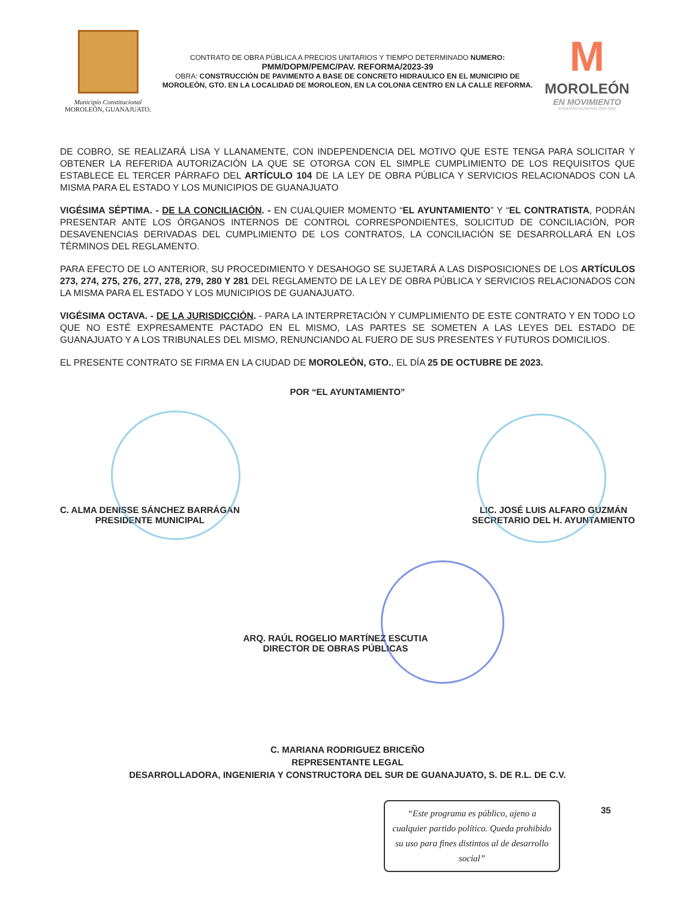Municipio Constitucional
MOROLEÓN, GUANAJUATO.
CONTRATO DE OBRA PÚBLICA A PRECIOS UNITARIOS Y TIEMPO DETERMINADO NUMERO:
PMM/DOPM/PEMC/PAV. REFORMA/2023-39
OBRA: CONSTRUCCIÓN DE PAVIMENTO A BASE DE CONCRETO HIDRAULICO EN EL MUNICIPIO DE MOROLEÓN, GTO. EN LA LOCALIDAD DE MOROLEON, EN LA COLONIA CENTRO EN LA CALLE REFORMA.
M
MOROLEÓN
EN MOVIMIENTO
GOBIERNO MUNICIPAL 2021-2024
DE COBRO, SE REALIZARÁ LISA Y LLANAMENTE, CON INDEPENDENCIA DEL MOTIVO QUE ESTE TENGA PARA SOLICITAR Y OBTENER LA REFERIDA AUTORIZACIÓN LA QUE SE OTORGA CON EL SIMPLE CUMPLIMIENTO DE LOS REQUISITOS QUE ESTABLECE EL TERCER PÁRRAFO DEL ARTÍCULO 104 DE LA LEY DE OBRA PÚBLICA Y SERVICIOS RELACIONADOS CON LA MISMA PARA EL ESTADO Y LOS MUNICIPIOS DE GUANAJUATO
VIGÉSIMA SÉPTIMA. - DE LA CONCILIACIÓN. - EN CUALQUIER MOMENTO “EL AYUNTAMIENTO” Y “EL CONTRATISTA, PODRÁN PRESENTAR ANTE LOS ÓRGANOS INTERNOS DE CONTROL CORRESPONDIENTES, SOLICITUD DE CONCILIACIÓN, POR DESAVENENCIAS DERIVADAS DEL CUMPLIMIENTO DE LOS CONTRATOS, LA CONCILIACIÓN SE DESARROLLARÁ EN LOS TÉRMINOS DEL REGLAMENTO.
PARA EFECTO DE LO ANTERIOR, SU PROCEDIMIENTO Y DESAHOGO SE SUJETARÁ A LAS DISPOSICIONES DE LOS ARTÍCULOS 273, 274, 275, 276, 277, 278, 279, 280 Y 281 DEL REGLAMENTO DE LA LEY DE OBRA PÚBLICA Y SERVICIOS RELACIONADOS CON LA MISMA PARA EL ESTADO Y LOS MUNICIPIOS DE GUANAJUATO.
VIGÉSIMA OCTAVA. - DE LA JURISDICCIÓN. - PARA LA INTERPRETACIÓN Y CUMPLIMIENTO DE ESTE CONTRATO Y EN TODO LO QUE NO ESTÉ EXPRESAMENTE PACTADO EN EL MISMO, LAS PARTES SE SOMETEN A LAS LEYES DEL ESTADO DE GUANAJUATO Y A LOS TRIBUNALES DEL MISMO, RENUNCIANDO AL FUERO DE SUS PRESENTES Y FUTUROS DOMICILIOS.
EL PRESENTE CONTRATO SE FIRMA EN LA CIUDAD DE MOROLEÒN, GTO., EL DÍA 25 DE OCTUBRE DE 2023.
POR “EL AYUNTAMIENTO”
C. ALMA DENISSE SÁNCHEZ BARRÁGAN
PRESIDENTE MUNICIPAL
LIC. JOSÉ LUIS ALFARO GUZMÁN
SECRETARIO DEL H. AYUNTAMIENTO
ARQ. RAÚL ROGELIO MARTÍNEZ ESCUTIA
DIRECTOR DE OBRAS PÚBLICAS
C. MARIANA RODRIGUEZ BRICEÑO
REPRESENTANTE LEGAL
DESARROLLADORA, INGENIERIA Y CONSTRUCTORA DEL SUR DE GUANAJUATO, S. DE R.L. DE C.V.
“Este programa es público, ajeno a cualquier partido político. Queda prohibido su uso para fines distintos al de desarrollo social”
35